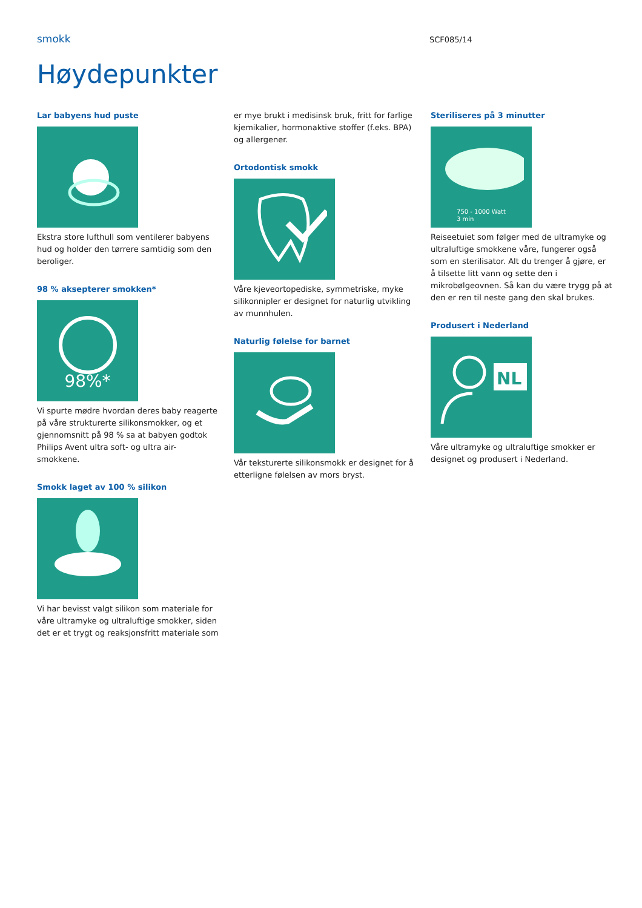smokk
SCF085/14
Høydepunkter
Lar babyens hud puste
Ekstra store lufthull som ventilerer babyens hud og holder den tørrere samtidig som den beroliger.
98 % aksepterer smokken*
98%*
Vi spurte mødre hvordan deres baby reagerte på våre strukturerte silikonsmokker, og et gjennomsnitt på 98 % sa at babyen godtok Philips Avent ultra soft- og ultra air-smokkene.
Smokk laget av 100 % silikon
Vi har bevisst valgt silikon som materiale for våre ultramyke og ultraluftige smokker, siden det er et trygt og reaksjonsfritt materiale som
er mye brukt i medisinsk bruk, fritt for farlige kjemikalier, hormonaktive stoffer (f.eks. BPA) og allergener.
Ortodontisk smokk
Våre kjeveortopediske, symmetriske, myke silikonnipler er designet for naturlig utvikling av munnhulen.
Naturlig følelse for barnet
Vår teksturerte silikonsmokk er designet for å etterligne følelsen av mors bryst.
Steriliseres på 3 minutter
750 - 1000 Watt
3 min
Reiseetuiet som følger med de ultramyke og ultraluftige smokkene våre, fungerer også som en sterilisator. Alt du trenger å gjøre, er å tilsette litt vann og sette den i mikrobølgeovnen. Så kan du være trygg på at den er ren til neste gang den skal brukes.
Produsert i Nederland
NL
Våre ultramyke og ultraluftige smokker er designet og produsert i Nederland.